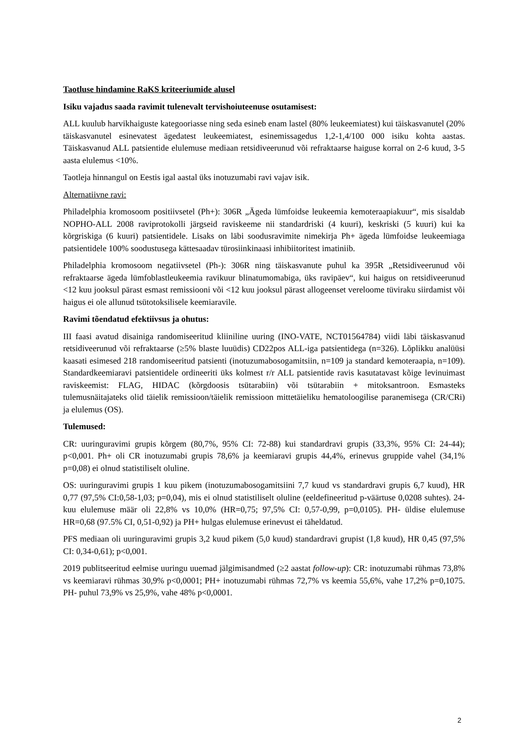Taotluse hindamine RaKS kriteeriumide alusel
Isiku vajadus saada ravimit tulenevalt tervishoiuteenuse osutamisest:
ALL kuulub harvikhaiguste kategooriasse ning seda esineb enam lastel (80% leukeemiatest) kui täiskasvanutel (20% täiskasvanutel esinevatest ägedatest leukeemiatest, esinemissagedus 1,2-1,4/100 000 isiku kohta aastas. Täiskasvanud ALL patsientide elulemuse mediaan retsidiveerunud või refraktaarse haiguse korral on 2-6 kuud, 3-5 aasta elulemus <10%.
Taotleja hinnangul on Eestis igal aastal üks inotuzumabi ravi vajav isik.
Alternatiivne ravi:
Philadelphia kromosoom positiivsetel (Ph+): 306R „Ägeda lümfoidse leukeemia kemoteraapiakuur“, mis sisaldab NOPHO-ALL 2008 raviprotokolli järgseid raviskeeme nii standardriski (4 kuuri), keskriski (5 kuuri) kui ka kõrgriskiga (6 kuuri) patsientidele. Lisaks on läbi soodusravimite nimekirja Ph+ ägeda lümfoidse leukeemiaga patsientidele 100% soodustusega kättesaadav türosiinkinaasi inhibiitoritest imatiniib.
Philadelphia kromosoom negatiivsetel (Ph-): 306R ning täiskasvanute puhul ka 395R „Retsidiveerunud või refraktaarse ägeda lümfoblastleukeemia ravikuur blinatumomabiga, üks ravipäev“, kui haigus on retsidiveerunud <12 kuu jooksul pärast esmast remissiooni või <12 kuu jooksul pärast allogeenset vereloome tüviraku siirdamist või haigus ei ole allunud tsütotoksilisele keemiaravile.
Ravimi tõendatud efektiivsus ja ohutus:
III faasi avatud disainiga randomiseeritud kliiniline uuring (INO-VATE, NCT01564784) viidi läbi täiskasvanud retsidiveerunud või refraktaarse (≥5% blaste luuüdis) CD22pos ALL-iga patsientidega (n=326). Lõplikku analüüsi kaasati esimesed 218 randomiseeritud patsienti (inotuzumabosogamitsiin, n=109 ja standard kemoteraapia, n=109). Standardkeemiaravi patsientidele ordineeriti üks kolmest r/r ALL patsientide ravis kasutatavast kõige levinuimast raviskeemist: FLAG, HIDAC (kõrgdoosis tsütarabiin) või tsütarabiin + mitoksantroon. Esmasteks tulemusnäitajateks olid täielik remissioon/täielik remissioon mittetäieliku hematoloogilise paranemisega (CR/CRi) ja elulemus (OS).
Tulemused:
CR: uuringuravimi grupis kõrgem (80,7%, 95% CI: 72-88) kui standardravi grupis (33,3%, 95% CI: 24-44); p<0,001. Ph+ oli CR inotuzumabi grupis 78,6% ja keemiaravi grupis 44,4%, erinevus gruppide vahel (34,1% p=0,08) ei olnud statistiliselt oluline.
OS: uuringuravimi grupis 1 kuu pikem (inotuzumabosogamitsiini 7,7 kuud vs standardravi grupis 6,7 kuud), HR 0,77 (97,5% CI:0,58-1,03; p=0,04), mis ei olnud statistiliselt oluline (eeldefineeritud p-väärtuse 0,0208 suhtes). 24-kuu elulemuse määr oli 22,8% vs 10,0% (HR=0,75; 97,5% CI: 0,57-0,99, p=0,0105). PH- üldise elulemuse HR=0,68 (97.5% CI, 0,51-0,92) ja PH+ hulgas elulemuse erinevust ei täheldatud.
PFS mediaan oli uuringuravimi grupis 3,2 kuud pikem (5,0 kuud) standardravi grupist (1,8 kuud), HR 0,45 (97,5% CI: 0,34-0,61); p<0,001.
2019 publitseeritud eelmise uuringu uuemad jälgimisandmed (≥2 aastat follow-up): CR: inotuzumabi rühmas 73,8% vs keemiaravi rühmas 30,9% p<0,0001; PH+ inotuzumabi rühmas 72,7% vs keemia 55,6%, vahe 17,2% p=0,1075. PH- puhul 73,9% vs 25,9%, vahe 48% p<0,0001.
2